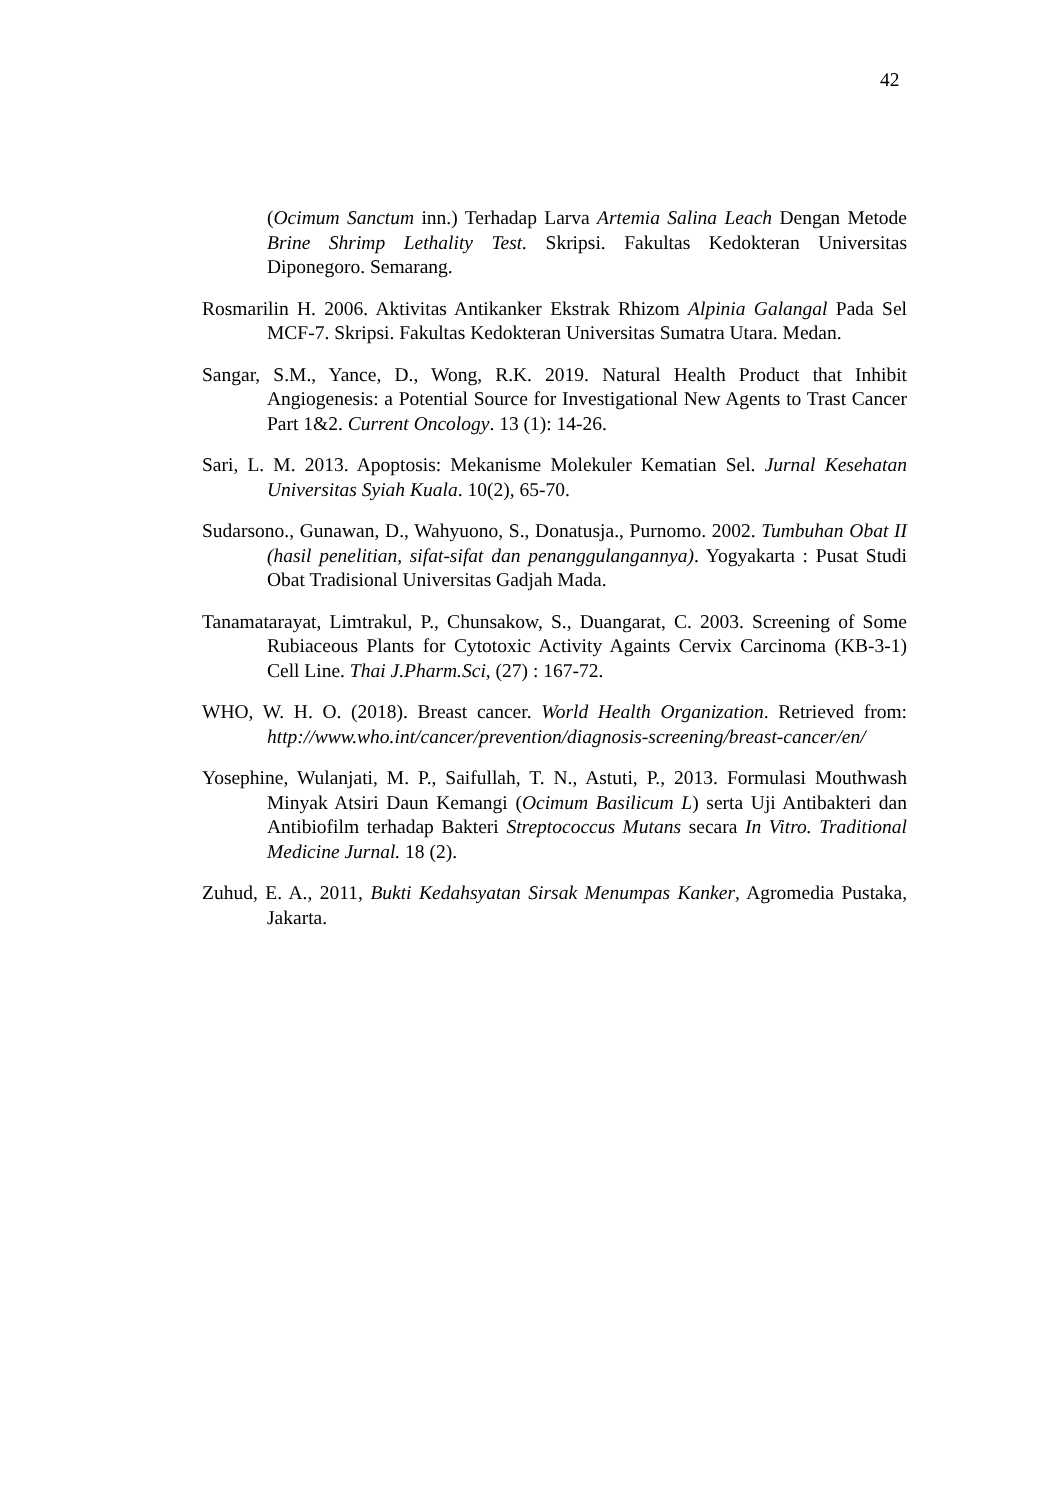42
(Ocimum Sanctum inn.) Terhadap Larva Artemia Salina Leach Dengan Metode Brine Shrimp Lethality Test. Skripsi. Fakultas Kedokteran Universitas Diponegoro. Semarang.
Rosmarilin H. 2006. Aktivitas Antikanker Ekstrak Rhizom Alpinia Galangal Pada Sel MCF-7. Skripsi. Fakultas Kedokteran Universitas Sumatra Utara. Medan.
Sangar, S.M., Yance, D., Wong, R.K. 2019. Natural Health Product that Inhibit Angiogenesis: a Potential Source for Investigational New Agents to Trast Cancer Part 1&2. Current Oncology. 13 (1): 14-26.
Sari, L. M. 2013. Apoptosis: Mekanisme Molekuler Kematian Sel. Jurnal Kesehatan Universitas Syiah Kuala. 10(2), 65-70.
Sudarsono., Gunawan, D., Wahyuono, S., Donatusja., Purnomo. 2002. Tumbuhan Obat II (hasil penelitian, sifat-sifat dan penanggulangannya). Yogyakarta : Pusat Studi Obat Tradisional Universitas Gadjah Mada.
Tanamatarayat, Limtrakul, P., Chunsakow, S., Duangarat, C. 2003. Screening of Some Rubiaceous Plants for Cytotoxic Activity Againts Cervix Carcinoma (KB-3-1) Cell Line. Thai J.Pharm.Sci, (27) : 167-72.
WHO, W. H. O. (2018). Breast cancer. World Health Organization. Retrieved from: http://www.who.int/cancer/prevention/diagnosis-screening/breast-cancer/en/
Yosephine, Wulanjati, M. P., Saifullah, T. N., Astuti, P., 2013. Formulasi Mouthwash Minyak Atsiri Daun Kemangi (Ocimum Basilicum L) serta Uji Antibakteri dan Antibiofilm terhadap Bakteri Streptococcus Mutans secara In Vitro. Traditional Medicine Jurnal. 18 (2).
Zuhud, E. A., 2011, Bukti Kedahsyatan Sirsak Menumpas Kanker, Agromedia Pustaka, Jakarta.